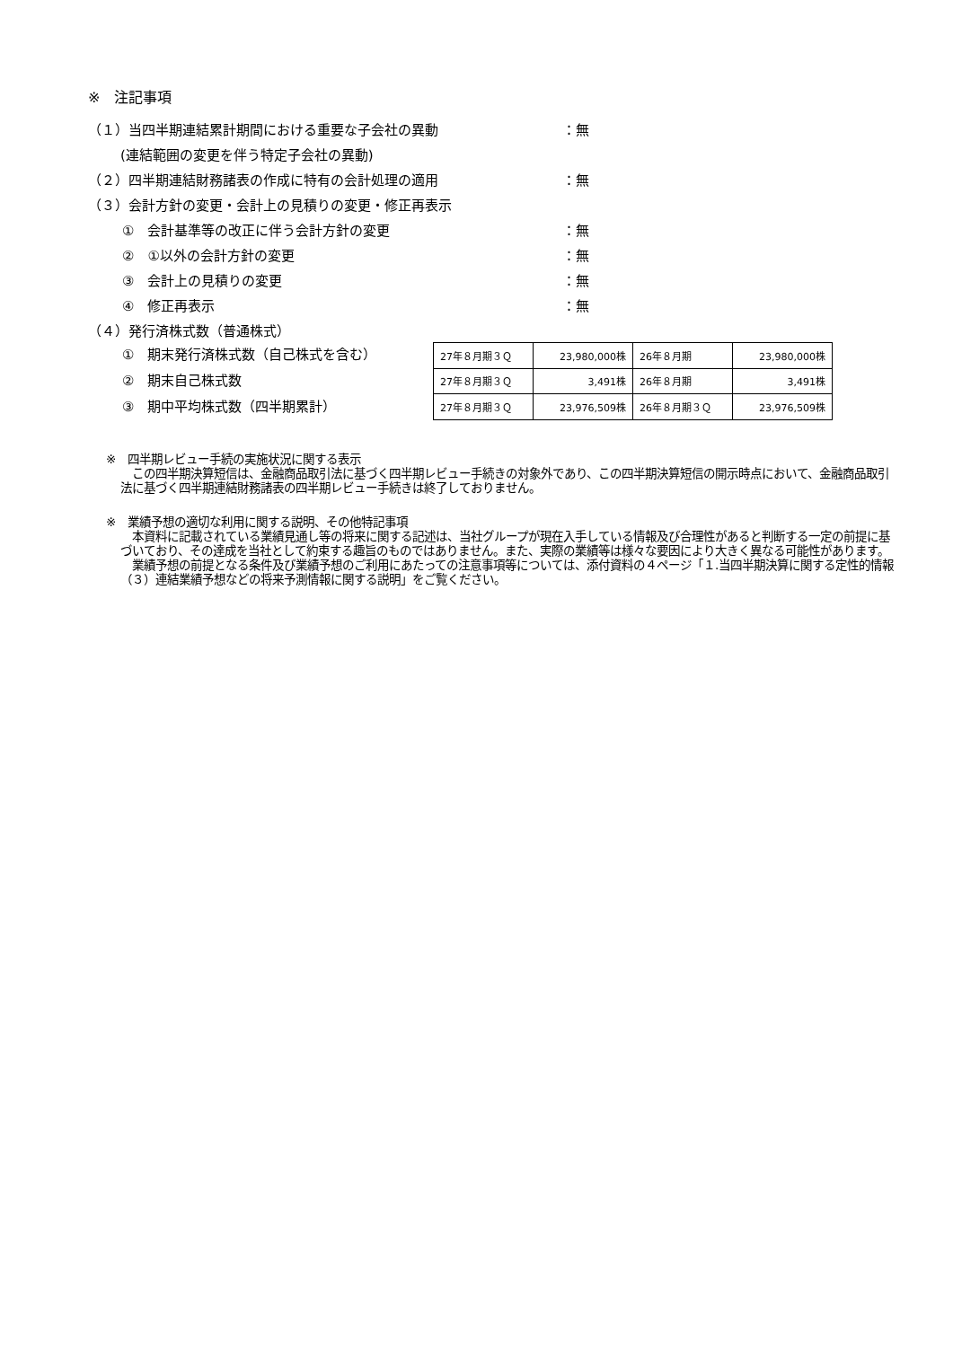※　注記事項
（１）当四半期連結累計期間における重要な子会社の異動 ：無
(連結範囲の変更を伴う特定子会社の異動)
（２）四半期連結財務諸表の作成に特有の会計処理の適用 ：無
（３）会計方針の変更・会計上の見積りの変更・修正再表示
①　会計基準等の改正に伴う会計方針の変更 ：無
②　①以外の会計方針の変更 ：無
③　会計上の見積りの変更 ：無
④　修正再表示 ：無
（４）発行済株式数（普通株式）
①　期末発行済株式数（自己株式を含む）
②　期末自己株式数
③　期中平均株式数（四半期累計）
| 27年８月期３Ｑ | 23,980,000株 | 26年８月期 | 23,980,000株 |
| 27年８月期３Ｑ | 3,491株 | 26年８月期 | 3,491株 |
| 27年８月期３Ｑ | 23,976,509株 | 26年８月期３Ｑ | 23,976,509株 |
※　四半期レビュー手続の実施状況に関する表示
　この四半期決算短信は、金融商品取引法に基づく四半期レビュー手続きの対象外であり、この四半期決算短信の開示時点において、金融商品取引法に基づく四半期連結財務諸表の四半期レビュー手続きは終了しておりません。
※　業績予想の適切な利用に関する説明、その他特記事項
　本資料に記載されている業績見通し等の将来に関する記述は、当社グループが現在入手している情報及び合理性があると判断する一定の前提に基づいており、その達成を当社として約束する趣旨のものではありません。また、実際の業績等は様々な要因により大きく異なる可能性があります。
　業績予想の前提となる条件及び業績予想のご利用にあたっての注意事項等については、添付資料の４ページ「１.当四半期決算に関する定性的情報（３）連結業績予想などの将来予測情報に関する説明」をご覧ください。